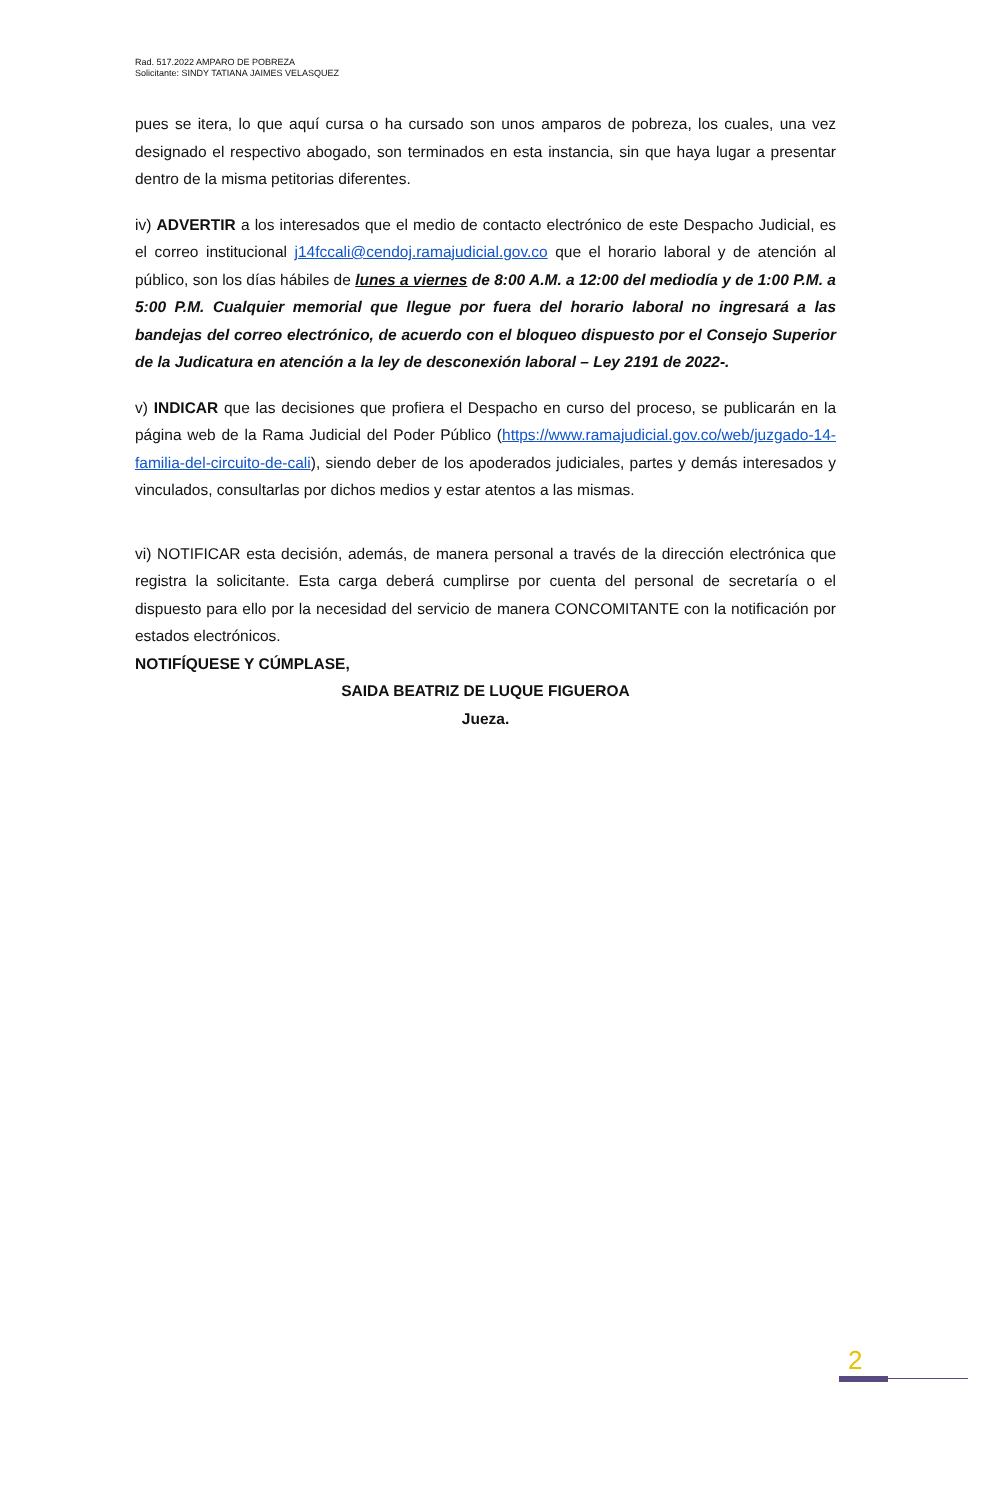Rad. 517.2022 AMPARO DE POBREZA
Solicitante: SINDY TATIANA JAIMES VELASQUEZ
pues se itera, lo que aquí cursa o ha cursado son unos amparos de pobreza, los cuales, una vez designado el respectivo abogado, son terminados en esta instancia, sin que haya lugar a presentar dentro de la misma petitorias diferentes.
iv) ADVERTIR a los interesados que el medio de contacto electrónico de este Despacho Judicial, es el correo institucional j14fccali@cendoj.ramajudicial.gov.co que el horario laboral y de atención al público, son los días hábiles de lunes a viernes de 8:00 A.M. a 12:00 del mediodía y de 1:00 P.M. a 5:00 P.M. Cualquier memorial que llegue por fuera del horario laboral no ingresará a las bandejas del correo electrónico, de acuerdo con el bloqueo dispuesto por el Consejo Superior de la Judicatura en atención a la ley de desconexión laboral – Ley 2191 de 2022-.
v) INDICAR que las decisiones que profiera el Despacho en curso del proceso, se publicarán en la página web de la Rama Judicial del Poder Público (https://www.ramajudicial.gov.co/web/juzgado-14-familia-del-circuito-de-cali), siendo deber de los apoderados judiciales, partes y demás interesados y vinculados, consultarlas por dichos medios y estar atentos a las mismas.
vi) NOTIFICAR esta decisión, además, de manera personal a través de la dirección electrónica que registra la solicitante. Esta carga deberá cumplirse por cuenta del personal de secretaría o el dispuesto para ello por la necesidad del servicio de manera CONCOMITANTE con la notificación por estados electrónicos.
NOTIFÍQUESE Y CÚMPLASE,
SAIDA BEATRIZ DE LUQUE FIGUEROA
Jueza.
2